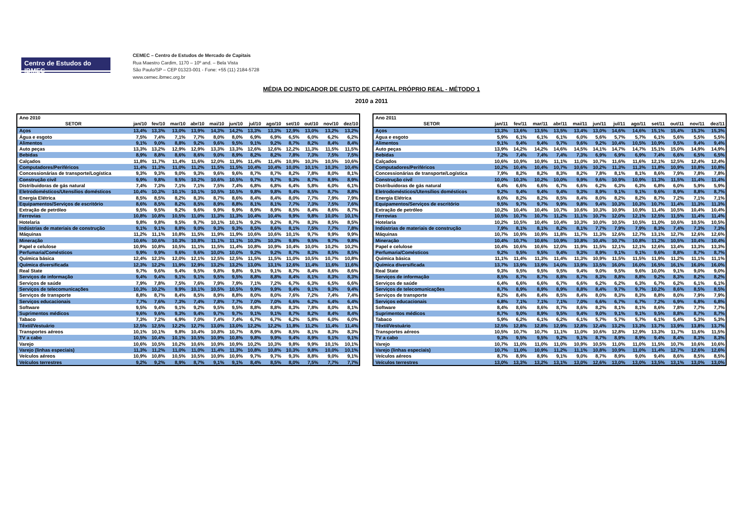Centro de Estudos do IBMEC
CEMEC – Centro de Estudos de Mercado de Capitais
Rua Maestro Cardim, 1170 – 10º and. – Bela Vista
São Paulo/SP – CEP 01323-001 - Fone: +55 (11) 2184-5728
www.cemec.ibmec.org.br
MÉDIA DO INDICADOR DE CUSTO DE CAPITAL PRÓPRIO REAL - MÉTODO 1
2010 a 2011
| Ano 2010 | | | | | | | | | | | | |
| SETOR | jan/10 | fev/10 | mar/10 | abr/10 | mai/10 | jun/10 | jul/10 | ago/10 | set/10 | out/10 | nov/10 | dez/10 |
| Aços | 13,4% | 13,3% | 13,0% | 13,9% | 14,3% | 14,2% | 13,3% | 13,3% | 12,9% | 13,0% | 13,2% | 13,2% |
| Água e esgoto | 7,5% | 7,4% | 7,1% | 7,7% | 8,0% | 8,0% | 6,9% | 6,9% | 6,5% | 6,0% | 6,2% | 6,2% |
| Alimentos | 9,1% | 9,0% | 8,8% | 9,2% | 9,6% | 9,5% | 9,1% | 9,2% | 8,7% | 8,2% | 8,4% | 8,4% |
| Auto peças | 13,3% | 13,2% | 12,9% | 12,9% | 13,3% | 13,3% | 12,6% | 12,6% | 12,2% | 11,3% | 11,5% | 11,5% |
| Bebidas | 8,9% | 8,8% | 8,6% | 8,6% | 9,0% | 8,9% | 8,2% | 8,2% | 7,8% | 7,3% | 7,5% | 7,5% |
| Calçados | 11,8% | 11,7% | 11,4% | 11,6% | 12,0% | 11,9% | 11,4% | 11,4% | 10,9% | 10,3% | 10,5% | 10,6% |
| Computadores/Periféricos | 11,4% | 11,3% | 11,0% | 11,2% | 11,5% | 11,5% | 10,4% | 10,4% | 10,0% | 10,1% | 10,3% | 10,4% |
| Concessionárias de transporte/Logística | 9,3% | 9,3% | 9,0% | 9,3% | 9,6% | 9,6% | 8,7% | 8,7% | 8,2% | 7,8% | 8,0% | 8,1% |
| Construção civil | 9,9% | 9,8% | 9,5% | 10,2% | 10,6% | 10,5% | 9,7% | 9,7% | 9,3% | 8,7% | 8,9% | 8,9% |
| Distribuidoras de gás natural | 7,4% | 7,3% | 7,1% | 7,1% | 7,5% | 7,4% | 6,8% | 6,8% | 6,4% | 5,8% | 6,0% | 6,1% |
| Eletrodomésticos/Utensílios domésticos | 10,4% | 10,3% | 10,1% | 10,1% | 10,5% | 10,5% | 9,8% | 9,8% | 9,4% | 8,5% | 8,7% | 8,8% |
| Energia Elétrica | 8,5% | 8,5% | 8,2% | 8,3% | 8,7% | 8,6% | 8,4% | 8,4% | 8,0% | 7,7% | 7,9% | 7,9% |
| Equipamentos/Serviços de escritório | 8,6% | 8,5% | 8,2% | 8,5% | 8,9% | 8,8% | 8,1% | 8,1% | 7,7% | 7,3% | 7,5% | 7,6% |
| Extração de petróleo | 9,5% | 9,5% | 9,2% | 9,6% | 9,9% | 9,9% | 8,9% | 8,9% | 8,5% | 8,4% | 8,6% | 8,7% |
| Ferrovias | 10,8% | 10,8% | 10,5% | 11,0% | 11,3% | 11,3% | 10,4% | 10,4% | 9,9% | 9,8% | 10,0% | 10,1% |
| Hotelaria | 9,8% | 9,8% | 9,5% | 9,7% | 10,1% | 10,1% | 9,2% | 9,2% | 8,7% | 8,3% | 8,5% | 8,5% |
| Indústrias de materiais de construção | 9,1% | 9,1% | 8,8% | 9,0% | 9,3% | 9,3% | 8,5% | 8,6% | 8,1% | 7,5% | 7,7% | 7,8% |
| Máquinas | 11,2% | 11,1% | 10,8% | 11,5% | 11,9% | 11,9% | 10,6% | 10,6% | 10,1% | 9,7% | 9,9% | 9,9% |
| Mineração | 10,6% | 10,6% | 10,3% | 10,8% | 11,1% | 11,1% | 10,3% | 10,3% | 9,8% | 9,5% | 9,7% | 9,8% |
| Papel e celulose | 10,9% | 10,8% | 10,5% | 11,1% | 11,5% | 11,4% | 10,8% | 10,9% | 10,4% | 10,0% | 10,2% | 10,2% |
| Perfumaria/Comésticos | 9,9% | 9,9% | 9,6% | 9,6% | 10,0% | 10,0% | 9,2% | 9,2% | 8,7% | 8,3% | 8,5% | 8,5% |
| Química básica | 12,4% | 12,3% | 12,0% | 12,1% | 12,5% | 12,5% | 11,5% | 11,5% | 11,0% | 10,5% | 10,7% | 10,8% |
| Química diversificada | 12,3% | 12,2% | 11,9% | 12,9% | 13,2% | 13,2% | 13,0% | 13,1% | 12,6% | 11,4% | 11,6% | 11,6% |
| Real State | 9,7% | 9,6% | 9,4% | 9,5% | 9,8% | 9,8% | 9,1% | 9,1% | 8,7% | 8,4% | 8,6% | 8,6% |
| Serviços de informação | 9,4% | 9,4% | 9,1% | 9,1% | 9,5% | 9,5% | 8,8% | 8,8% | 8,4% | 8,1% | 8,3% | 8,3% |
| Serviços de saúde | 7,9% | 7,8% | 7,5% | 7,6% | 7,9% | 7,9% | 7,1% | 7,2% | 6,7% | 6,3% | 6,5% | 6,6% |
| Serviços de telecomunicações | 10,3% | 10,2% | 9,9% | 10,1% | 10,5% | 10,5% | 9,9% | 9,9% | 9,4% | 9,1% | 9,3% | 9,4% |
| Serviços de transporte | 8,8% | 8,7% | 8,4% | 8,5% | 8,9% | 8,8% | 8,0% | 8,0% | 7,6% | 7,2% | 7,4% | 7,4% |
| Serviços educacionais | 7,7% | 7,6% | 7,3% | 7,4% | 7,8% | 7,7% | 7,0% | 7,0% | 6,6% | 6,2% | 6,4% | 6,4% |
| Software | 9,5% | 9,4% | 9,1% | 9,2% | 9,5% | 9,5% | 8,8% | 8,8% | 8,3% | 7,8% | 8,0% | 8,1% |
| Suprimentos médicos | 9,6% | 9,6% | 9,3% | 9,4% | 9,7% | 9,7% | 9,1% | 9,1% | 8,7% | 8,2% | 8,4% | 8,4% |
| Tabaco | 7,3% | 7,2% | 6,9% | 7,0% | 7,4% | 7,4% | 6,7% | 6,7% | 6,2% | 5,8% | 6,0% | 6,0% |
| Têxtil/Vestuário | 12,5% | 12,5% | 12,2% | 12,7% | 13,0% | 13,0% | 12,2% | 12,2% | 11,8% | 11,2% | 11,4% | 11,4% |
| Transportes aéreos | 10,1% | 10,1% | 9,8% | 10,4% | 10,8% | 10,7% | 8,9% | 8,9% | 8,5% | 8,1% | 8,3% | 8,3% |
| TV a cabo | 10,5% | 10,4% | 10,1% | 10,5% | 10,9% | 10,8% | 9,8% | 9,9% | 9,4% | 8,9% | 9,1% | 9,1% |
| Varejo | 10,6% | 10,5% | 10,2% | 10,6% | 10,9% | 10,9% | 10,2% | 10,3% | 9,8% | 9,9% | 10,1% | 10,1% |
| Varejo (linhas especiais) | 11,3% | 11,2% | 11,0% | 11,0% | 11,4% | 11,3% | 10,8% | 10,8% | 10,3% | 9,8% | 10,0% | 10,1% |
| Veículos aéreos | 10,9% | 10,8% | 10,5% | 10,5% | 10,9% | 10,9% | 9,7% | 9,7% | 9,3% | 8,8% | 9,0% | 9,1% |
| Veículos terrestres | 9,2% | 9,2% | 8,9% | 8,7% | 9,1% | 9,1% | 8,4% | 8,5% | 8,0% | 7,5% | 7,7% | 7,7% |
| Ano 2011 | | | | | | | | | | | | |
| SETOR | jan/11 | fev/11 | mar/11 | abr/11 | mai/11 | jun/11 | jul/11 | ago/11 | set/11 | out/11 | nov/11 | dez/11 |
| Aços | 13,3% | 13,6% | 13,5% | 13,5% | 13,4% | 13,0% | 14,6% | 14,6% | 15,1% | 15,4% | 15,3% | 15,3% |
| Água e esgoto | 5,9% | 6,1% | 6,1% | 6,1% | 6,0% | 5,6% | 5,7% | 5,7% | 6,1% | 5,6% | 5,5% | 5,5% |
| Alimentos | 9,1% | 9,4% | 9,4% | 9,7% | 9,6% | 9,2% | 10,4% | 10,5% | 10,9% | 9,5% | 9,4% | 9,4% |
| Auto peças | 13,9% | 14,2% | 14,2% | 14,6% | 14,5% | 14,1% | 14,7% | 14,7% | 15,1% | 15,0% | 14,9% | 14,9% |
| Bebidas | 7,2% | 7,4% | 7,4% | 7,4% | 7,3% | 6,9% | 6,9% | 6,9% | 7,4% | 6,6% | 6,5% | 6,5% |
| Calçados | 10,6% | 10,9% | 10,9% | 11,1% | 11,0% | 10,7% | 11,6% | 11,6% | 12,1% | 12,5% | 12,4% | 12,4% |
| Computadores/Periféricos | 10,2% | 10,4% | 10,4% | 10,7% | 10,6% | 10,2% | 11,3% | 11,3% | 11,8% | 10,9% | 10,8% | 10,8% |
| Concessionárias de transporte/Logística | 7,9% | 8,2% | 8,2% | 8,3% | 8,2% | 7,8% | 8,1% | 8,1% | 8,6% | 7,9% | 7,8% | 7,8% |
| Construção civil | 10,0% | 10,3% | 10,2% | 10,0% | 9,9% | 9,6% | 10,9% | 10,9% | 11,3% | 11,5% | 11,4% | 11,4% |
| Distribuidoras de gás natural | 6,4% | 6,6% | 6,6% | 6,7% | 6,6% | 6,2% | 6,3% | 6,3% | 6,8% | 6,0% | 5,9% | 5,9% |
| Eletrodomésticos/Utensílios domésticos | 9,2% | 9,4% | 9,4% | 9,4% | 9,3% | 8,9% | 9,1% | 9,1% | 9,6% | 8,9% | 8,8% | 8,7% |
| Energia Elétrica | 8,0% | 8,2% | 8,2% | 8,5% | 8,4% | 8,0% | 8,2% | 8,2% | 8,7% | 7,2% | 7,1% | 7,1% |
| Equipamentos/Serviços de escritório | 9,5% | 9,7% | 9,7% | 9,9% | 9,8% | 9,4% | 10,3% | 10,3% | 10,7% | 11,4% | 11,3% | 11,3% |
| Extração de petróleo | 10,2% | 10,4% | 10,4% | 10,7% | 10,6% | 10,3% | 10,9% | 10,9% | 11,4% | 10,5% | 10,4% | 10,4% |
| Ferrovias | 10,5% | 10,7% | 10,7% | 11,2% | 11,1% | 10,7% | 12,0% | 12,1% | 12,5% | 11,5% | 11,4% | 11,4% |
| Hotelaria | 10,2% | 10,5% | 10,4% | 10,4% | 10,3% | 10,0% | 10,5% | 10,5% | 11,0% | 10,6% | 10,5% | 10,5% |
| Indústrias de materiais de construção | 7,9% | 8,1% | 8,1% | 8,2% | 8,1% | 7,7% | 7,9% | 7,9% | 8,3% | 7,4% | 7,3% | 7,3% |
| Máquinas | 10,7% | 10,9% | 10,9% | 11,8% | 11,7% | 11,3% | 12,6% | 12,7% | 13,1% | 12,7% | 12,6% | 12,6% |
| Mineração | 10,4% | 10,7% | 10,6% | 10,9% | 10,8% | 10,4% | 10,7% | 10,8% | 11,2% | 10,5% | 10,4% | 10,4% |
| Papel e celulose | 10,4% | 10,6% | 10,6% | 12,0% | 11,9% | 11,5% | 12,1% | 12,1% | 12,6% | 13,4% | 13,3% | 13,3% |
| Perfumaria/Comésticos | 9,2% | 9,5% | 9,5% | 9,4% | 9,3% | 8,9% | 9,1% | 9,1% | 9,6% | 8,8% | 8,7% | 8,7% |
| Química básica | 11,1% | 11,4% | 11,3% | 11,4% | 11,3% | 10,9% | 11,5% | 11,5% | 11,9% | 11,2% | 11,1% | 11,1% |
| Química diversificada | 13,7% | 13,9% | 13,9% | 14,0% | 13,9% | 13,5% | 16,0% | 16,0% | 16,5% | 16,1% | 16,0% | 16,0% |
| Real State | 9,3% | 9,5% | 9,5% | 9,5% | 9,4% | 9,0% | 9,5% | 9,6% | 10,0% | 9,1% | 9,0% | 9,0% |
| Serviços de informação | 8,5% | 8,7% | 8,7% | 8,8% | 8,7% | 8,3% | 8,8% | 8,8% | 9,2% | 8,3% | 8,2% | 8,2% |
| Serviços de saúde | 6,4% | 6,6% | 6,6% | 6,7% | 6,6% | 6,2% | 6,2% | 6,3% | 6,7% | 6,2% | 6,1% | 6,1% |
| Serviços de telecomunicações | 8,7% | 8,9% | 8,9% | 8,9% | 8,8% | 8,4% | 9,7% | 9,7% | 10,2% | 8,6% | 8,5% | 8,5% |
| Serviços de transporte | 8,2% | 8,4% | 8,4% | 8,5% | 8,4% | 8,0% | 8,3% | 8,3% | 8,8% | 8,0% | 7,9% | 7,9% |
| Serviços educacionais | 6,8% | 7,1% | 7,1% | 7,1% | 7,0% | 6,6% | 6,7% | 6,7% | 7,2% | 6,9% | 6,8% | 6,8% |
| Software | 8,4% | 8,6% | 8,6% | 8,7% | 8,6% | 8,2% | 8,1% | 8,1% | 8,6% | 7,8% | 7,7% | 7,7% |
| Suprimentos médicos | 8,7% | 9,0% | 8,9% | 9,5% | 9,4% | 9,0% | 9,1% | 9,1% | 9,5% | 8,8% | 8,7% | 8,7% |
| Tabaco | 5,9% | 6,2% | 6,1% | 6,2% | 6,1% | 5,7% | 5,7% | 5,7% | 6,1% | 5,4% | 5,3% | 5,3% |
| Têxtil/Vestuário | 12,5% | 12,8% | 12,8% | 12,9% | 12,8% | 12,4% | 13,2% | 13,3% | 13,7% | 13,9% | 13,8% | 13,7% |
| Transportes aéreos | 10,5% | 10,7% | 10,7% | 11,1% | 11,0% | 10,6% | 12,8% | 12,9% | 13,3% | 11,7% | 11,6% | 11,5% |
| TV a cabo | 9,3% | 9,5% | 9,5% | 9,2% | 9,1% | 8,7% | 8,9% | 8,9% | 9,4% | 8,4% | 8,3% | 8,3% |
| Varejo | 10,7% | 11,0% | 11,0% | 11,0% | 10,9% | 10,5% | 11,0% | 11,0% | 11,5% | 10,7% | 10,6% | 10,6% |
| Varejo (linhas especiais) | 10,7% | 11,0% | 10,9% | 11,2% | 11,1% | 10,8% | 10,9% | 11,0% | 11,4% | 12,7% | 12,6% | 12,6% |
| Veículos aéreos | 8,7% | 8,9% | 8,9% | 9,1% | 9,0% | 8,7% | 8,9% | 9,0% | 9,4% | 8,6% | 8,5% | 8,5% |
| Veículos terrestres | 13,0% | 13,3% | 13,2% | 13,1% | 13,0% | 12,6% | 13,0% | 13,0% | 13,5% | 13,1% | 13,0% | 13,0% |